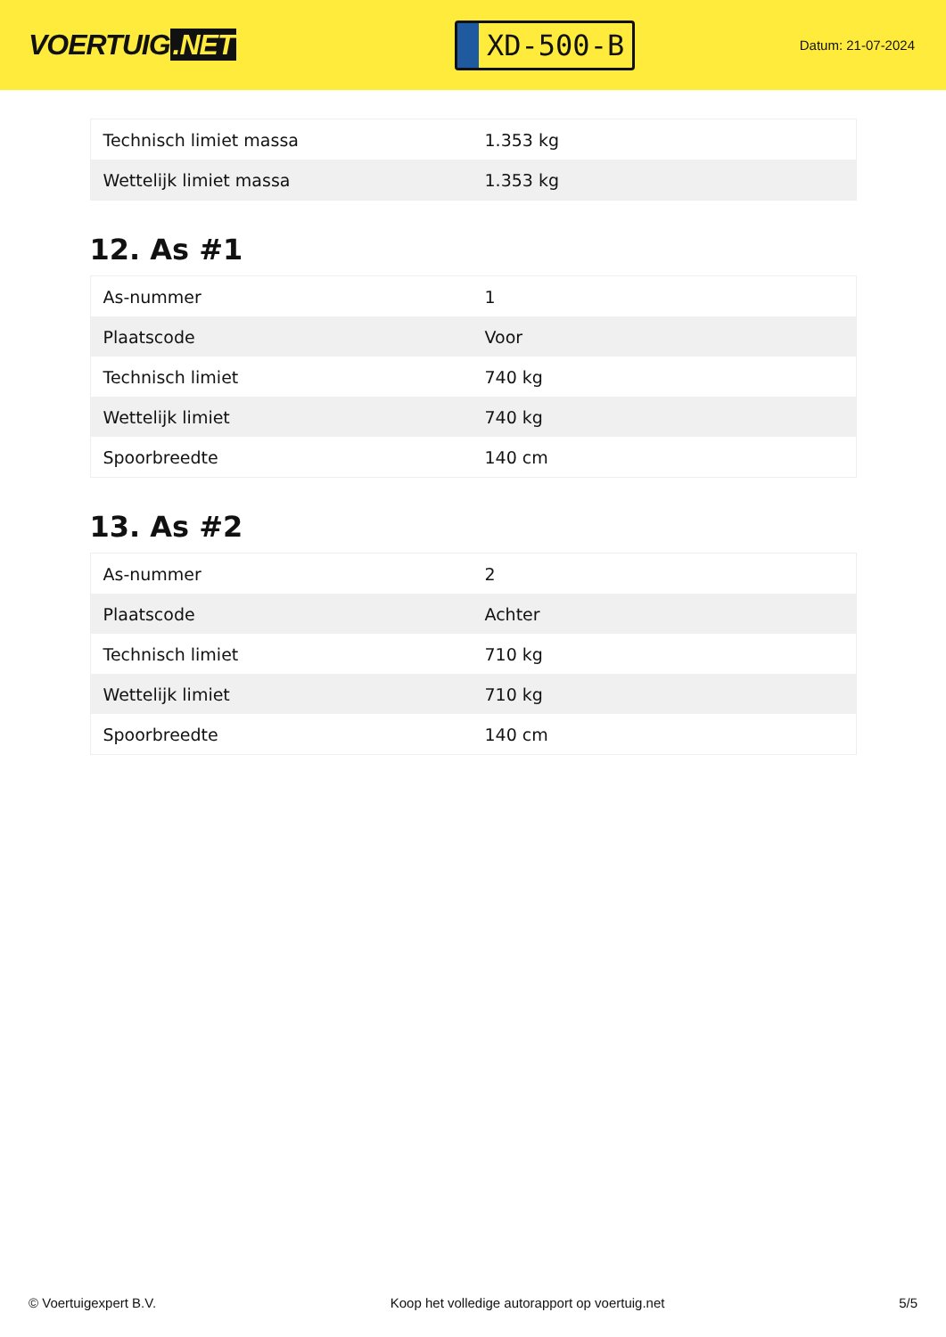VOERTUIG.NET
XD-500-B
Datum: 21-07-2024
| Technisch limiet massa | 1.353 kg |
| Wettelijk limiet massa | 1.353 kg |
12. As #1
| As-nummer | 1 |
| Plaatscode | Voor |
| Technisch limiet | 740 kg |
| Wettelijk limiet | 740 kg |
| Spoorbreedte | 140 cm |
13. As #2
| As-nummer | 2 |
| Plaatscode | Achter |
| Technisch limiet | 710 kg |
| Wettelijk limiet | 710 kg |
| Spoorbreedte | 140 cm |
© Voertuigexpert B.V. Koop het volledige autorapport op voertuig.net 5/5